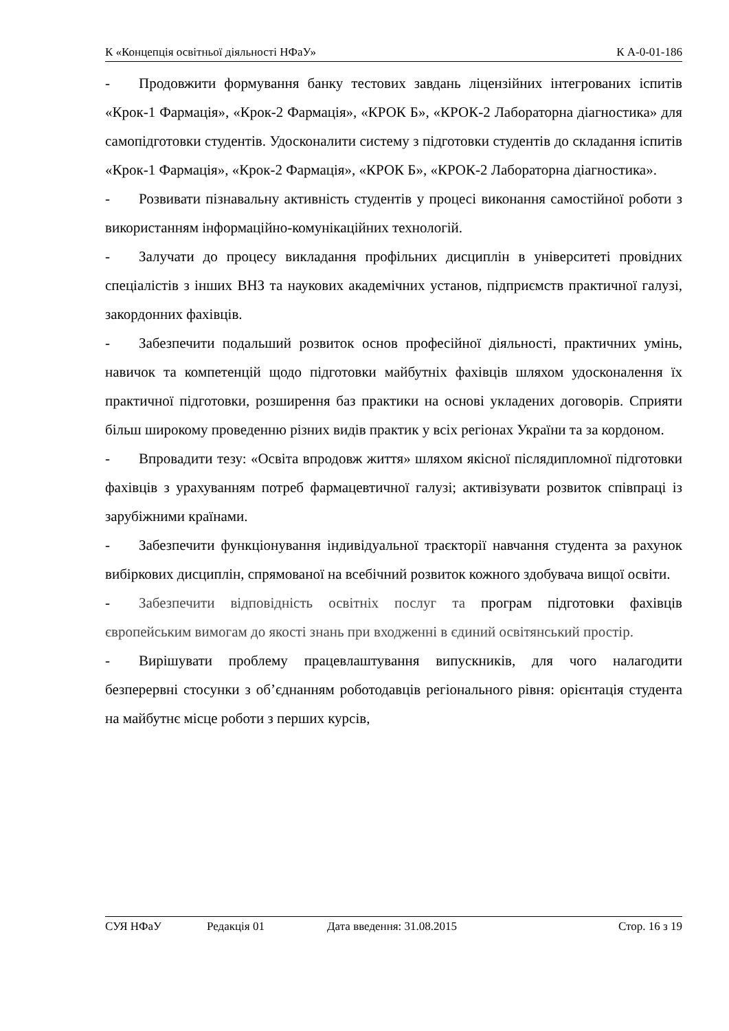К «Концепція освітньої діяльності НФаУ» К А-0-01-186
-  Продовжити формування банку тестових завдань ліцензійних інтегрованих іспитів «Крок-1 Фармація», «Крок-2 Фармація», «КРОК Б», «КРОК-2 Лабораторна діагностика» для самопідготовки студентів. Удосконалити систему з підготовки студентів до складання іспитів «Крок-1 Фармація», «Крок-2 Фармація», «КРОК Б», «КРОК-2 Лабораторна діагностика».
-  Розвивати пізнавальну активність студентів у процесі виконання самостійної роботи з використанням інформаційно-комунікаційних технологій.
-  Залучати до процесу викладання профільних дисциплін в університеті провідних спеціалістів з інших ВНЗ та наукових академічних установ, підприємств практичної галузі, закордонних фахівців.
-  Забезпечити подальший розвиток основ професійної діяльності, практичних умінь, навичок та компетенцій щодо підготовки майбутніх фахівців шляхом удосконалення їх практичної підготовки, розширення баз практики на основі укладених договорів. Сприяти більш широкому проведенню різних видів практик у всіх регіонах України та за кордоном.
-  Впровадити тезу: «Освіта впродовж життя» шляхом якісної післядипломної підготовки фахівців з урахуванням потреб фармацевтичної галузі; активізувати розвиток співпраці із зарубіжними країнами.
-  Забезпечити функціонування індивідуальної траєкторії навчання студента за рахунок вибіркових дисциплін, спрямованої на всебічний розвиток кожного здобувача вищої освіти.
-  Забезпечити відповідність освітніх послуг та програм підготовки фахівців європейським вимогам до якості знань при входженні в єдиний освітянський простір.
-  Вирішувати проблему працевлаштування випускників, для чого налагодити безперервні стосунки з об’єднанням роботодавців регіонального рівня: орієнтація студента на майбутнє місце роботи з перших курсів,
СУЯ НФаУ Редакція 01 Дата введення: 31.08.2015 Стор. 16 з 19